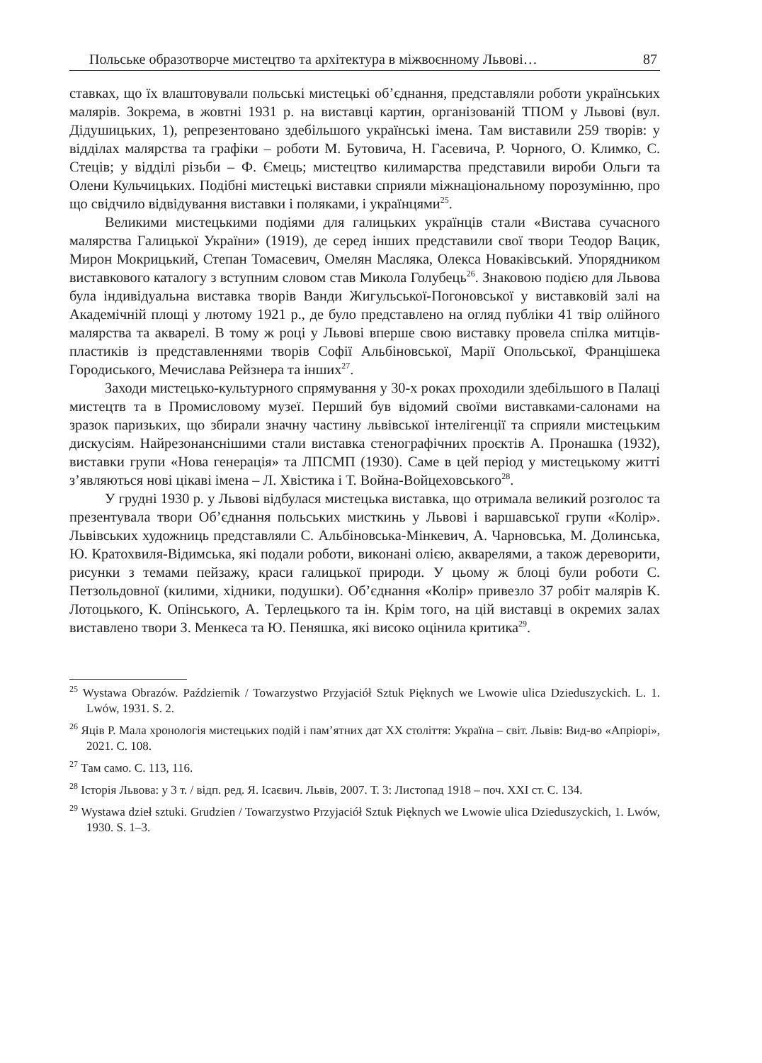Польське образотворче мистецтво та архітектура в міжвоєнному Львові… 87
ставках, що їх влаштовували польські мистецькі об’єднання, представляли роботи українських малярів. Зокрема, в жовтні 1931 р. на виставці картин, організованій ТПОМ у Львові (вул. Дідушицьких, 1), репрезентовано здебільшого українські імена. Там виставили 259 творів: у відділах малярства та графіки – роботи М. Бутовича, Н. Гасевича, Р. Чорного, О. Климко, С. Стеців; у відділі різьби – Ф. Ємець; мистецтво килимарства представили вироби Ольги та Олени Кульчицьких. Подібні мистецькі виставки сприяли міжнаціональному порозумінню, про що свідчило відвідування виставки і поляками, і українцями<sup>25</sup>.
Великими мистецькими подіями для галицьких українців стали «Вистава сучасного малярства Галицької України» (1919), де серед інших представили свої твори Теодор Вацик, Мирон Мокрицький, Степан Томасевич, Омелян Масляка, Олекса Новаківський. Упорядником виставкового каталогу з вступним словом став Микола Голубець<sup>26</sup>. Знаковою подією для Львова була індивідуальна виставка творів Ванди Жигульської-Погоновської у виставковій залі на Академічній площі у лютому 1921 р., де було представлено на огляд публіки 41 твір олійного малярства та акварелі. В тому ж році у Львові вперше свою виставку провела спілка митців-пластиків із представленнями творів Софії Альбіновської, Марії Опольської, Францішека Городиського, Мечислава Рейзнера та інших<sup>27</sup>.
Заходи мистецько-культурного спрямування у 30-х роках проходили здебільшого в Палаці мистецтв та в Промисловому музеї. Перший був відомий своїми виставками-салонами на зразок паризьких, що збирали значну частину львівської інтелігенції та сприяли мистецьким дискусіям. Найрезонанснішими стали виставка стенографічних проєктів А. Пронашка (1932), виставки групи «Нова генерація» та ЛПСМП (1930). Саме в цей період у мистецькому житті з’являються нові цікаві імена – Л. Хвістика і Т. Война-Войцеховського<sup>28</sup>.
У грудні 1930 р. у Львові відбулася мистецька виставка, що отримала великий розголос та презентувала твори Об’єднання польських мисткинь у Львові і варшавської групи «Колір». Львівських художниць представляли С. Альбіновська-Мінкевич, А. Чарновська, М. Долинська, Ю. Кратохвиля-Відимська, які подали роботи, виконані олією, акварелями, а також дереворити, рисунки з темами пейзажу, краси галицької природи. У цьому ж блоці були роботи С. Петзольдовної (килими, хідники, подушки). Об’єднання «Колір» привезло 37 робіт малярів К. Лотоцького, К. Опінського, А. Терлецького та ін. Крім того, на цій виставці в окремих залах виставлено твори З. Менкеса та Ю. Пеняшка, які високо оцінила критика<sup>29</sup>.
<sup>25</sup> Wystawa Obrazów. Październik / Towarzystwo Przyjaciół Sztuk Pięknych we Lwowie ulica Dzieduszyckich. L. 1. Lwów, 1931. S. 2.
<sup>26</sup> Яців Р. Мала хронологія мистецьких подій і пам’ятних дат ХХ століття: Україна – світ. Львів: Вид-во «Апріорі», 2021. С. 108.
<sup>27</sup> Там само. С. 113, 116.
<sup>28</sup> Історія Львова: у 3 т. / відп. ред. Я. Ісаєвич. Львів, 2007. Т. 3: Листопад 1918 – поч. ХХІ ст. С. 134.
<sup>29</sup> Wystawa dzieł sztuki. Grudzien / Towarzystwo Przyjaciół Sztuk Pięknych we Lwowie ulica Dzieduszyckich, 1. Lwów, 1930. S. 1–3.